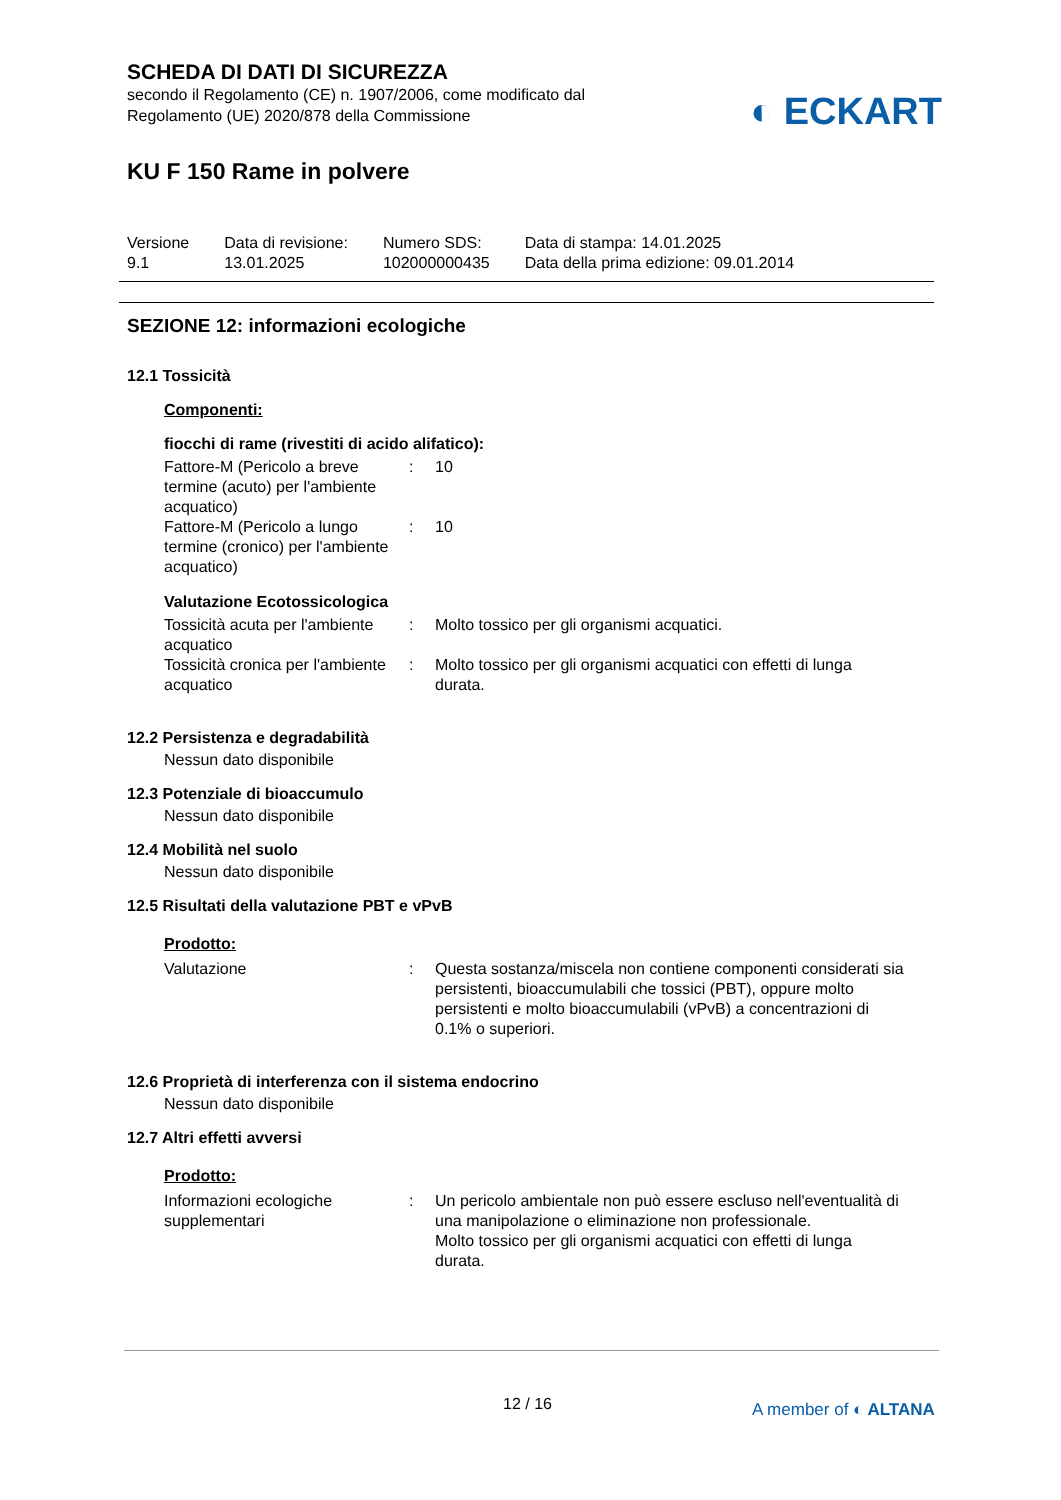SCHEDA DI DATI DI SICUREZZA
secondo il Regolamento (CE) n. 1907/2006, come modificato dal
Regolamento (UE) 2020/878 della Commissione
◐ ECKART
KU F 150 Rame in polvere
Versione
9.1
Data di revisione:
13.01.2025
Numero SDS:
102000000435
Data di stampa: 14.01.2025
Data della prima edizione: 09.01.2014
SEZIONE 12: informazioni ecologiche
12.1 Tossicità
Componenti:
fiocchi di rame (rivestiti di acido alifatico):
Fattore-M (Pericolo a breve termine (acuto) per l'ambiente acquatico)
: 10
Fattore-M (Pericolo a lungo termine (cronico) per l'ambiente acquatico)
: 10
Valutazione Ecotossicologica
Tossicità acuta per l'ambiente acquatico
: Molto tossico per gli organismi acquatici.
Tossicità cronica per l'ambiente acquatico
: Molto tossico per gli organismi acquatici con effetti di lunga durata.
12.2 Persistenza e degradabilità
Nessun dato disponibile
12.3 Potenziale di bioaccumulo
Nessun dato disponibile
12.4 Mobilità nel suolo
Nessun dato disponibile
12.5 Risultati della valutazione PBT e vPvB
Prodotto:
Valutazione : Questa sostanza/miscela non contiene componenti considerati sia persistenti, bioaccumulabili che tossici (PBT), oppure molto persistenti e molto bioaccumulabili (vPvB) a concentrazioni di 0.1% o superiori.
12.6 Proprietà di interferenza con il sistema endocrino
Nessun dato disponibile
12.7 Altri effetti avversi
Prodotto:
Informazioni ecologiche supplementari
: Un pericolo ambientale non può essere escluso nell'eventualità di una manipolazione o eliminazione non professionale.
Molto tossico per gli organismi acquatici con effetti di lunga durata.
12 / 16 A member of ◐ ALTANA